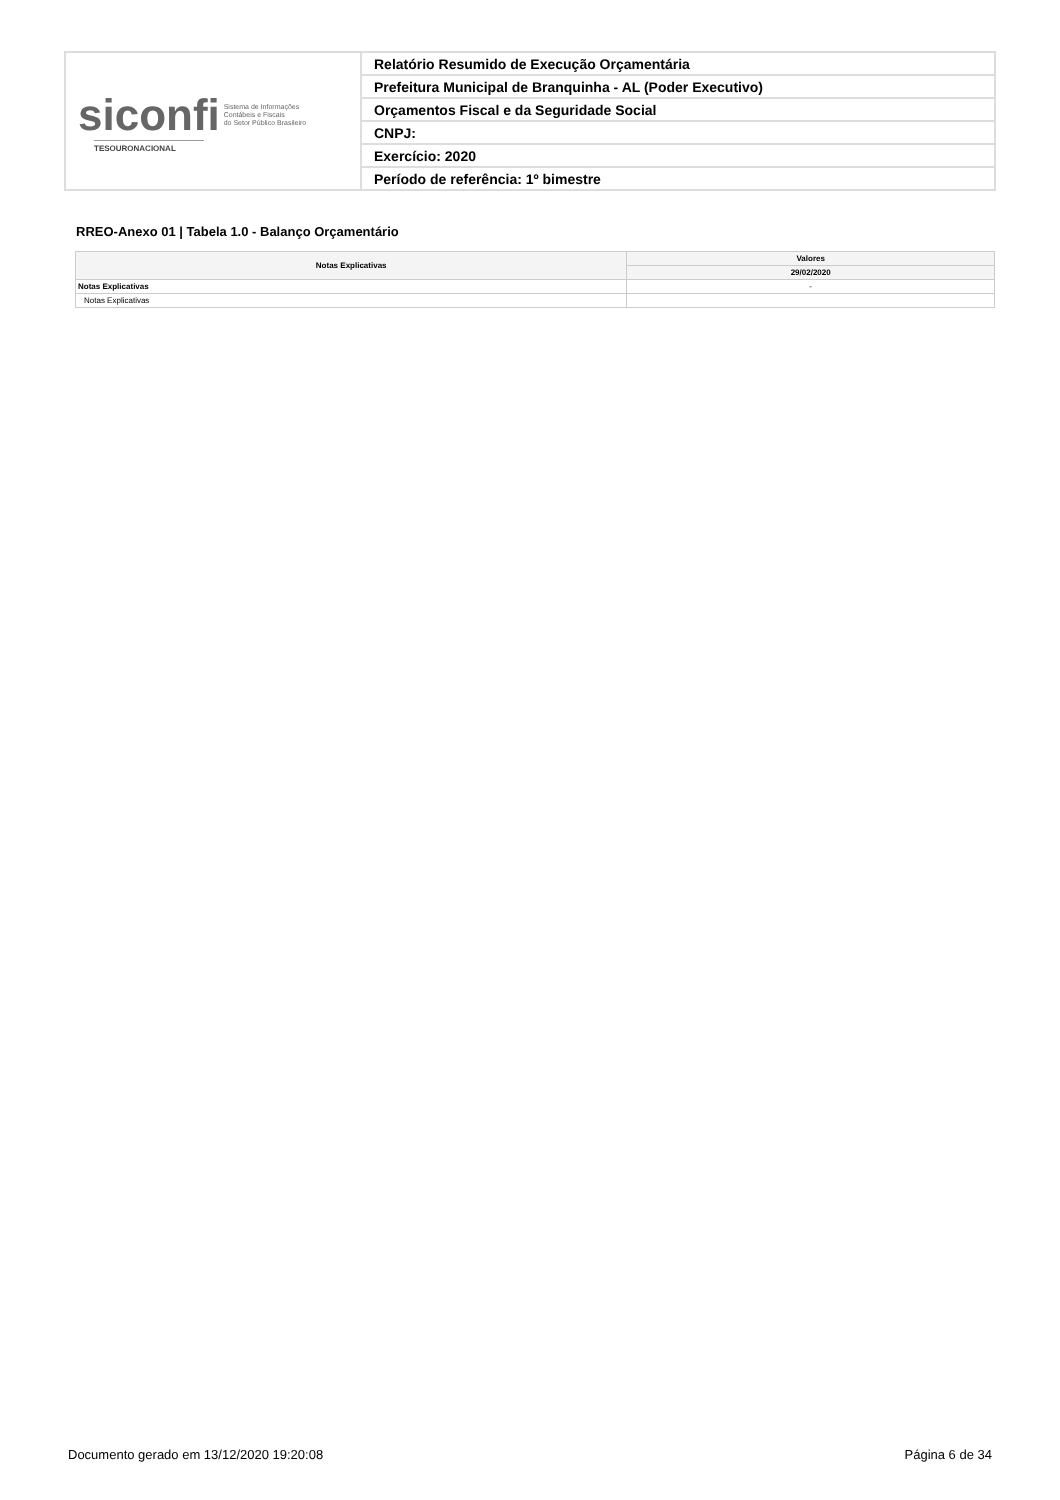| siconfi Sistema de Informações Contábeis e Fiscais do Setor Público Brasileiro TESOURONACIONAL | Relatório Resumido de Execução Orçamentária |
| | Prefeitura Municipal de Branquinha - AL (Poder Executivo) |
| | Orçamentos Fiscal e da Seguridade Social |
| | CNPJ: |
| | Exercício: 2020 |
| | Período de referência: 1º bimestre |
RREO-Anexo 01 | Tabela 1.0 - Balanço Orçamentário
| Notas Explicativas | Valores |
| --- | --- |
| | 29/02/2020 |
| Notas Explicativas | - |
| Notas Explicativas | |
Documento gerado em 13/12/2020 19:20:08 Página 6 de 34